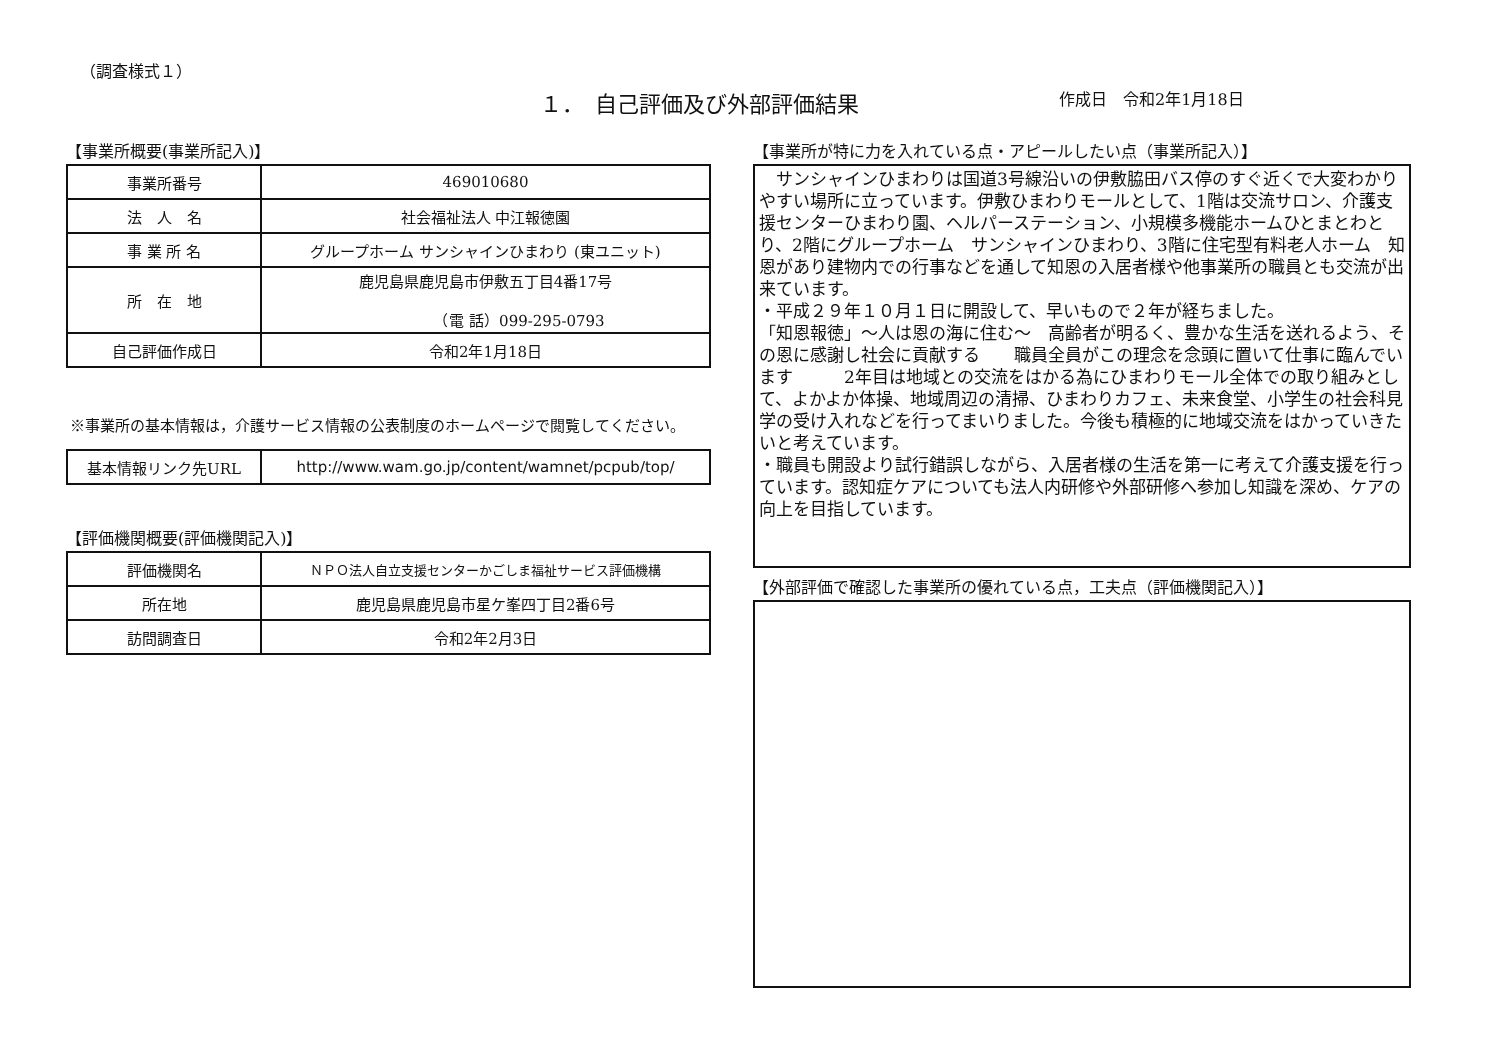（調査様式１）
１．　自己評価及び外部評価結果
作成日　令和2年1月18日
【事業所概要(事業所記入)】
| 事業所番号 | 469010680 |
| 法 人 名 | 社会福祉法人 中江報徳園 |
| 事 業 所 名 | グループホーム サンシャインひまわり (東ユニット) |
| 所 在 地 | 鹿児島県鹿児島市伊敷五丁目4番17号 （電 話）099-295-0793 |
| 自己評価作成日 | 令和2年1月18日 |
※事業所の基本情報は，介護サービス情報の公表制度のホームページで閲覧してください。
| 基本情報リンク先URL | http://www.wam.go.jp/content/wamnet/pcpub/top/ |
【評価機関概要(評価機関記入)】
| 評価機関名 | ＮＰＯ法人自立支援センターかごしま福祉サービス評価機構 |
| 所在地 | 鹿児島県鹿児島市星ケ峯四丁目2番6号 |
| 訪問調査日 | 令和2年2月3日 |
【事業所が特に力を入れている点・アピールしたい点（事業所記入）】
　サンシャインひまわりは国道3号線沿いの伊敷脇田バス停のすぐ近くで大変わかりやすい場所に立っています。伊敷ひまわりモールとして、1階は交流サロン、介護支援センターひまわり園、ヘルパーステーション、小規模多機能ホームひとまとわとり、2階にグループホーム　サンシャインひまわり、3階に住宅型有料老人ホーム　知恩があり建物内での行事などを通して知恩の入居者様や他事業所の職員とも交流が出来ています。
・平成２９年１０月１日に開設して、早いもので２年が経ちました。
「知恩報徳」～人は恩の海に住む～　高齢者が明るく、豊かな生活を送れるよう、その恩に感謝し社会に貢献する　　職員全員がこの理念を念頭に置いて仕事に臨んでいます　　　2年目は地域との交流をはかる為にひまわりモール全体での取り組みとして、よかよか体操、地域周辺の清掃、ひまわりカフェ、未来食堂、小学生の社会科見学の受け入れなどを行ってまいりました。今後も積極的に地域交流をはかっていきたいと考えています。
・職員も開設より試行錯誤しながら、入居者様の生活を第一に考えて介護支援を行っています。認知症ケアについても法人内研修や外部研修へ参加し知識を深め、ケアの向上を目指しています。
【外部評価で確認した事業所の優れている点，工夫点（評価機関記入）】